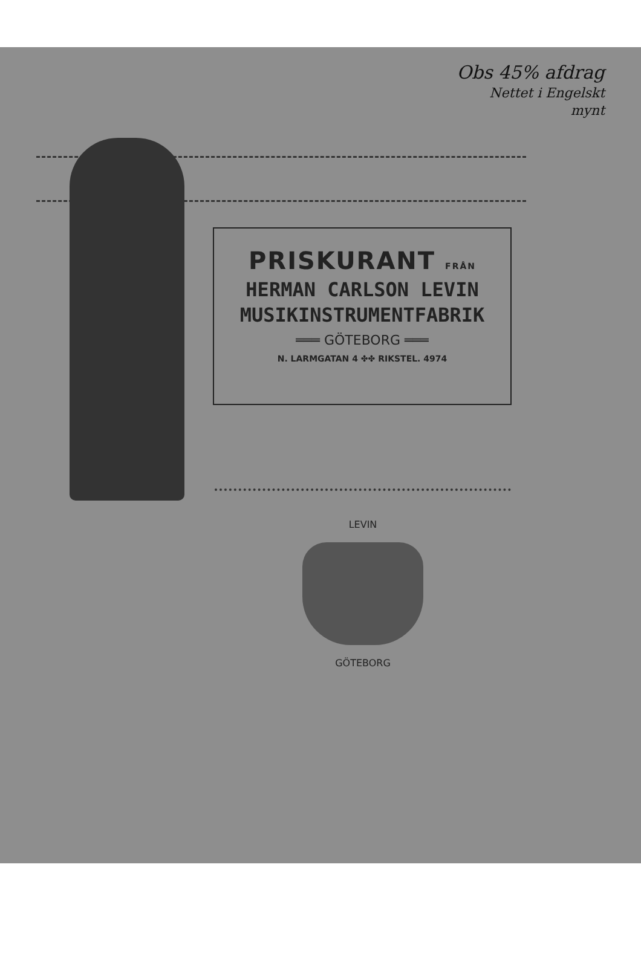Obs 45% afdrag
Nettet i Engelskt
mynt
PRISKURANT FRÅN
HERMAN CARLSON LEVIN
MUSIKINSTRUMENTFABRIK
═══ GÖTEBORG ═══
N. LARMGATAN 4 ✤✤ RIKSTEL. 4974
LEVIN
GÖTEBORG